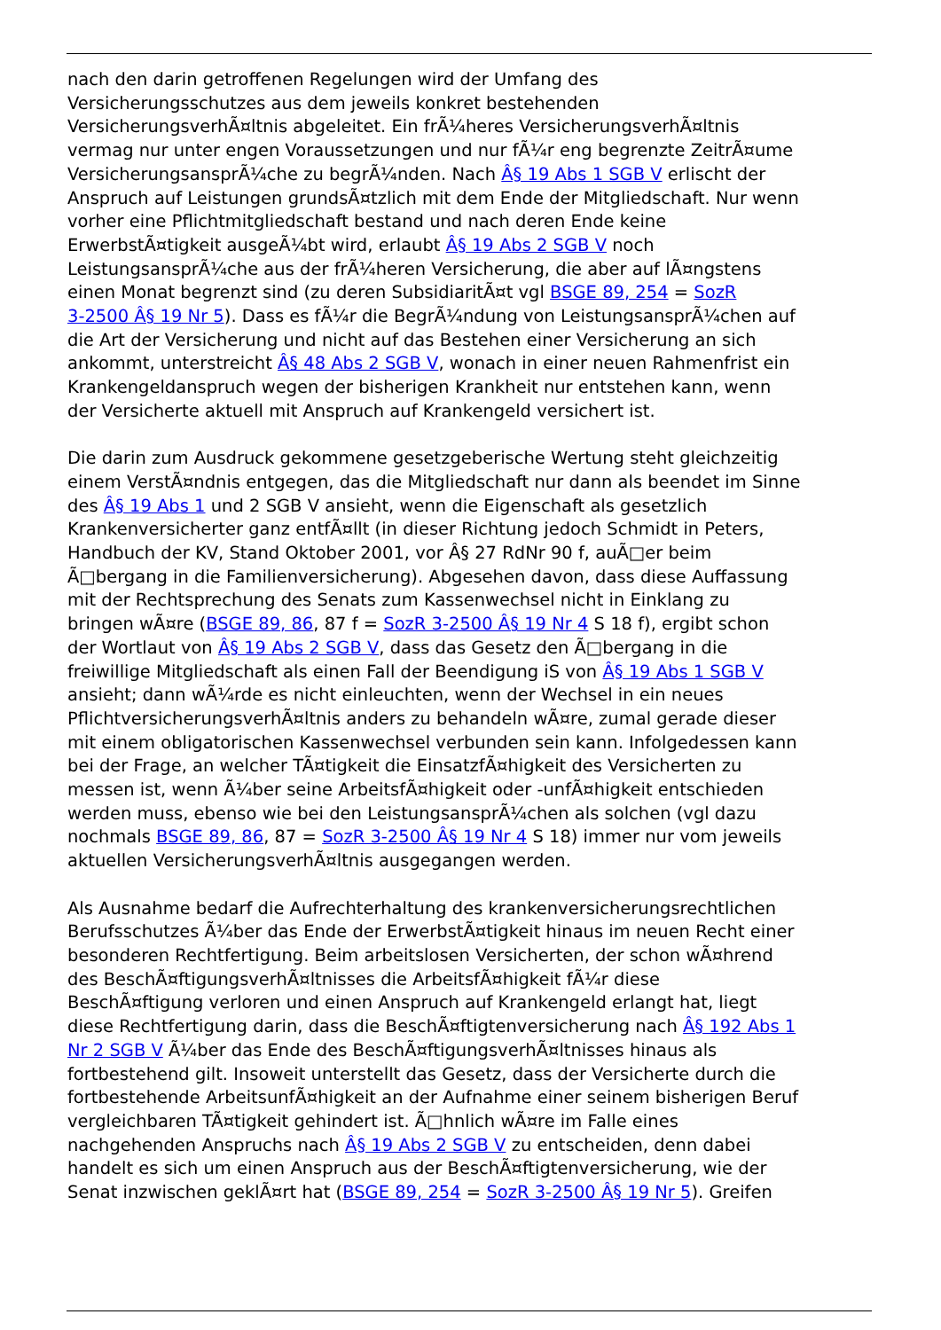nach den darin getroffenen Regelungen wird der Umfang des
Versicherungsschutzes aus dem jeweils konkret bestehenden
VersicherungsverhÃ¤ltnis abgeleitet. Ein frÃ¼heres VersicherungsverhÃ¤ltnis
vermag nur unter engen Voraussetzungen und nur fÃ¼r eng begrenzte ZeitrÃ¤ume
VersicherungsansprÃ¼che zu begrÃ¼nden. Nach Â§ 19 Abs 1 SGB V erlischt der
Anspruch auf Leistungen grundsÃ¤tzlich mit dem Ende der Mitgliedschaft. Nur wenn
vorher eine Pflichtmitgliedschaft bestand und nach deren Ende keine
ErwerbstÃ¤tigkeit ausgeÃ¼bt wird, erlaubt Â§ 19 Abs 2 SGB V noch
LeistungsansprÃ¼che aus der frÃ¼heren Versicherung, die aber auf lÃ¤ngstens
einen Monat begrenzt sind (zu deren SubsidiaritÃ¤t vgl BSGE 89, 254 = SozR
3-2500 Â§ 19 Nr 5). Dass es fÃ¼r die BegrÃ¼ndung von LeistungsansprÃ¼chen auf
die Art der Versicherung und nicht auf das Bestehen einer Versicherung an sich
ankommt, unterstreicht Â§ 48 Abs 2 SGB V, wonach in einer neuen Rahmenfrist ein
Krankengeldanspruch wegen der bisherigen Krankheit nur entstehen kann, wenn
der Versicherte aktuell mit Anspruch auf Krankengeld versichert ist.
Die darin zum Ausdruck gekommene gesetzgeberische Wertung steht gleichzeitig
einem VerstÃ¤ndnis entgegen, das die Mitgliedschaft nur dann als beendet im Sinne
des Â§ 19 Abs 1 und 2 SGB V ansieht, wenn die Eigenschaft als gesetzlich
Krankenversicherter ganz entfÃ¤llt (in dieser Richtung jedoch Schmidt in Peters,
Handbuch der KV, Stand Oktober 2001, vor Â§ 27 RdNr 90 f, auÃ□er beim
Ã□bergang in die Familienversicherung). Abgesehen davon, dass diese Auffassung
mit der Rechtsprechung des Senats zum Kassenwechsel nicht in Einklang zu
bringen wÃ¤re (BSGE 89, 86, 87 f = SozR 3-2500 Â§ 19 Nr 4 S 18 f), ergibt schon
der Wortlaut von Â§ 19 Abs 2 SGB V, dass das Gesetz den Ã□bergang in die
freiwillige Mitgliedschaft als einen Fall der Beendigung iS von Â§ 19 Abs 1 SGB V
ansieht; dann wÃ¼rde es nicht einleuchten, wenn der Wechsel in ein neues
PflichtversicherungsverhÃ¤ltnis anders zu behandeln wÃ¤re, zumal gerade dieser
mit einem obligatorischen Kassenwechsel verbunden sein kann. Infolgedessen kann
bei der Frage, an welcher TÃ¤tigkeit die EinsatzfÃ¤higkeit des Versicherten zu
messen ist, wenn Ã¼ber seine ArbeitsfÃ¤higkeit oder -unfÃ¤higkeit entschieden
werden muss, ebenso wie bei den LeistungsansprÃ¼chen als solchen (vgl dazu
nochmals BSGE 89, 86, 87 = SozR 3-2500 Â§ 19 Nr 4 S 18) immer nur vom jeweils
aktuellen VersicherungsverhÃ¤ltnis ausgegangen werden.
Als Ausnahme bedarf die Aufrechterhaltung des krankenversicherungsrechtlichen
Berufsschutzes Ã¼ber das Ende der ErwerbstÃ¤tigkeit hinaus im neuen Recht einer
besonderen Rechtfertigung. Beim arbeitslosen Versicherten, der schon wÃ¤hrend
des BeschÃ¤ftigungsverhÃ¤ltnisses die ArbeitsfÃ¤higkeit fÃ¼r diese
BeschÃ¤ftigung verloren und einen Anspruch auf Krankengeld erlangt hat, liegt
diese Rechtfertigung darin, dass die BeschÃ¤ftigtenversicherung nach Â§ 192 Abs 1
Nr 2 SGB V Ã¼ber das Ende des BeschÃ¤ftigungsverhÃ¤ltnisses hinaus als
fortbestehend gilt. Insoweit unterstellt das Gesetz, dass der Versicherte durch die
fortbestehende ArbeitsunfÃ¤higkeit an der Aufnahme einer seinem bisherigen Beruf
vergleichbaren TÃ¤tigkeit gehindert ist. Ã□hnlich wÃ¤re im Falle eines
nachgehenden Anspruchs nach Â§ 19 Abs 2 SGB V zu entscheiden, denn dabei
handelt es sich um einen Anspruch aus der BeschÃ¤ftigtenversicherung, wie der
Senat inzwischen geklÃ¤rt hat (BSGE 89, 254 = SozR 3-2500 Â§ 19 Nr 5). Greifen